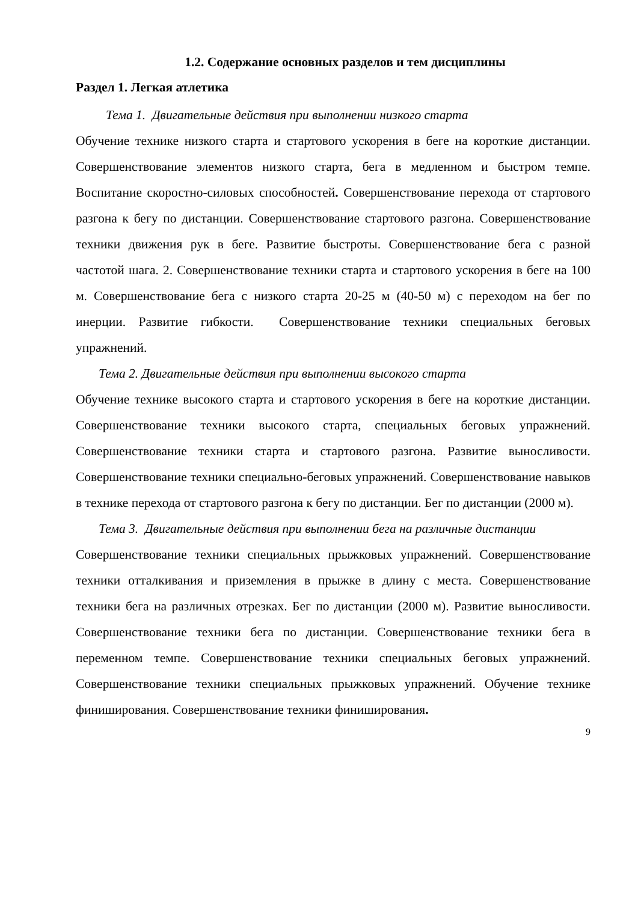1.2. Содержание основных разделов и тем дисциплины
Раздел 1. Легкая атлетика
Тема 1. Двигательные действия при выполнении низкого старта
Обучение технике низкого старта и стартового ускорения в беге на короткие дистанции. Совершенствование элементов низкого старта, бега в медленном и быстром темпе. Воспитание скоростно-силовых способностей. Совершенствование перехода от стартового разгона к бегу по дистанции. Совершенствование стартового разгона. Совершенствование техники движения рук в беге. Развитие быстроты. Совершенствование бега с разной частотой шага. 2. Совершенствование техники старта и стартового ускорения в беге на 100 м. Совершенствование бега с низкого старта 20-25 м (40-50 м) с переходом на бег по инерции. Развитие гибкости. Совершенствование техники специальных беговых упражнений.
Тема 2. Двигательные действия при выполнении высокого старта
Обучение технике высокого старта и стартового ускорения в беге на короткие дистанции. Совершенствование техники высокого старта, специальных беговых упражнений. Совершенствование техники старта и стартового разгона. Развитие выносливости. Совершенствование техники специально-беговых упражнений. Совершенствование навыков в технике перехода от стартового разгона к бегу по дистанции. Бег по дистанции (2000 м).
Тема 3. Двигательные действия при выполнении бега на различные дистанции
Совершенствование техники специальных прыжковых упражнений. Совершенствование техники отталкивания и приземления в прыжке в длину с места. Совершенствование техники бега на различных отрезках. Бег по дистанции (2000 м). Развитие выносливости. Совершенствование техники бега по дистанции. Совершенствование техники бега в переменном темпе. Совершенствование техники специальных беговых упражнений. Совершенствование техники специальных прыжковых упражнений. Обучение технике финиширования. Совершенствование техники финиширования.
9